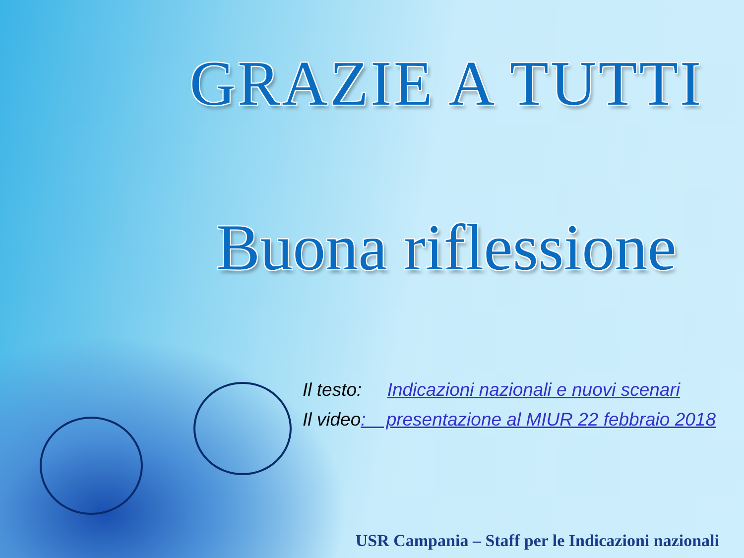GRAZIE A TUTTI
Buona riflessione
Il testo: Indicazioni nazionali e nuovi scenari
Il video: presentazione al MIUR 22 febbraio 2018
USR Campania – Staff per le Indicazioni nazionali